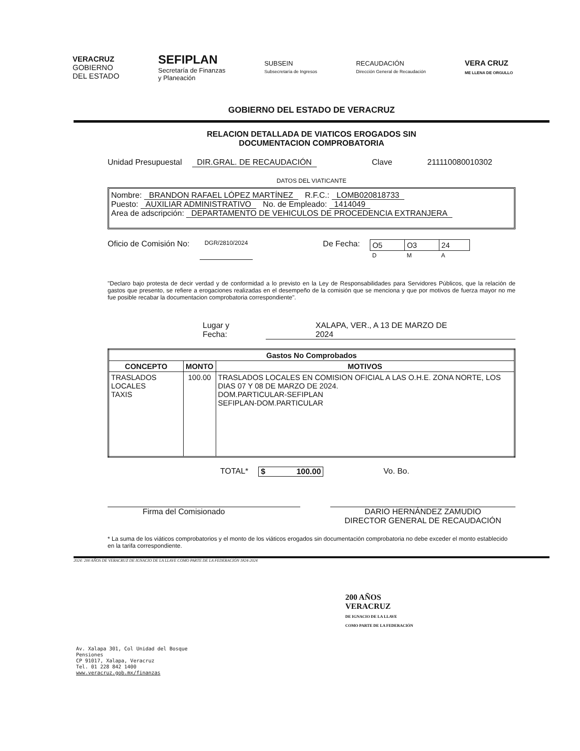VERACRUZ
GOBIERNO
DEL ESTADO
SEFIPLAN
Secretaría de Finanzas
y Planeación
SUBSEIN
Subsecretaría de Ingresos
RECAUDACIÓN
Dirección General de Recaudación
VERA CRUZ
ME LLENA DE ORGULLO
GOBIERNO DEL ESTADO DE VERACRUZ
RELACION DETALLADA DE VIATICOS EROGADOS SIN
DOCUMENTACION COMPROBATORIA
Unidad Presupuestal DIR.GRAL. DE RECAUDACIÓN Clave 211110080010302
DATOS DEL VIATICANTE
Nombre: BRANDON RAFAEL LÓPEZ MARTÍNEZ R.F.C.: LOMB020818733
Puesto: AUXILIAR ADMINISTRATIVO No. de Empleado: 1414049
Area de adscripción: DEPARTAMENTO DE VEHICULOS DE PROCEDENCIA EXTRANJERA
Oficio de Comisión No: DGR/2810/2024 De Fecha:
| O5 | O3 | 24 |
| D | M | A |
"Declaro bajo protesta de decir verdad y de conformidad a lo previsto en la Ley de Responsabilidades para Servidores Públicos, que la relación de gastos que presento, se refiere a erogaciones realizadas en el desempeño de la comisión que se menciona y que por motivos de fuerza mayor no me fue posible recabar la documentacion comprobatoria correspondiente".
Lugar y Fecha: XALAPA, VER., A 13 DE MARZO DE 2024
| Gastos No Comprobados | | |
| --- | --- | --- |
| CONCEPTO | MONTO | MOTIVOS |
| TRASLADOS LOCALES TAXIS | 100.00 | TRASLADOS LOCALES EN COMISION OFICIAL A LAS O.H.E. ZONA NORTE, LOS DIAS 07 Y 08 DE MARZO DE 2024. DOM.PARTICULAR-SEFIPLAN SEFIPLAN-DOM.PARTICULAR |
TOTAL* $ 100.00 Vo. Bo.
Firma del Comisionado DARIO HERNÁNDEZ ZAMUDIO
DIRECTOR GENERAL DE RECAUDACIÓN
* La suma de los viáticos comprobatorios y el monto de los viáticos erogados sin documentación comprobatoria no debe exceder el monto establecido en la tarifa correspondiente.
2024: 200 AÑOS DE VERACRUZ DE IGNACIO DE LA LLAVE COMO PARTE DE LA FEDERACIÓN 1824-2024
200 AÑOS
VERACRUZ
DE IGNACIO DE LA LLAVE
COMO PARTE DE LA FEDERACIÓN
Av. Xalapa 301, Col Unidad del Bosque
Pensiones
CP 91017, Xalapa, Veracruz
Tel. 01 228 842 1400
www.veracruz.gob.mx/finanzas